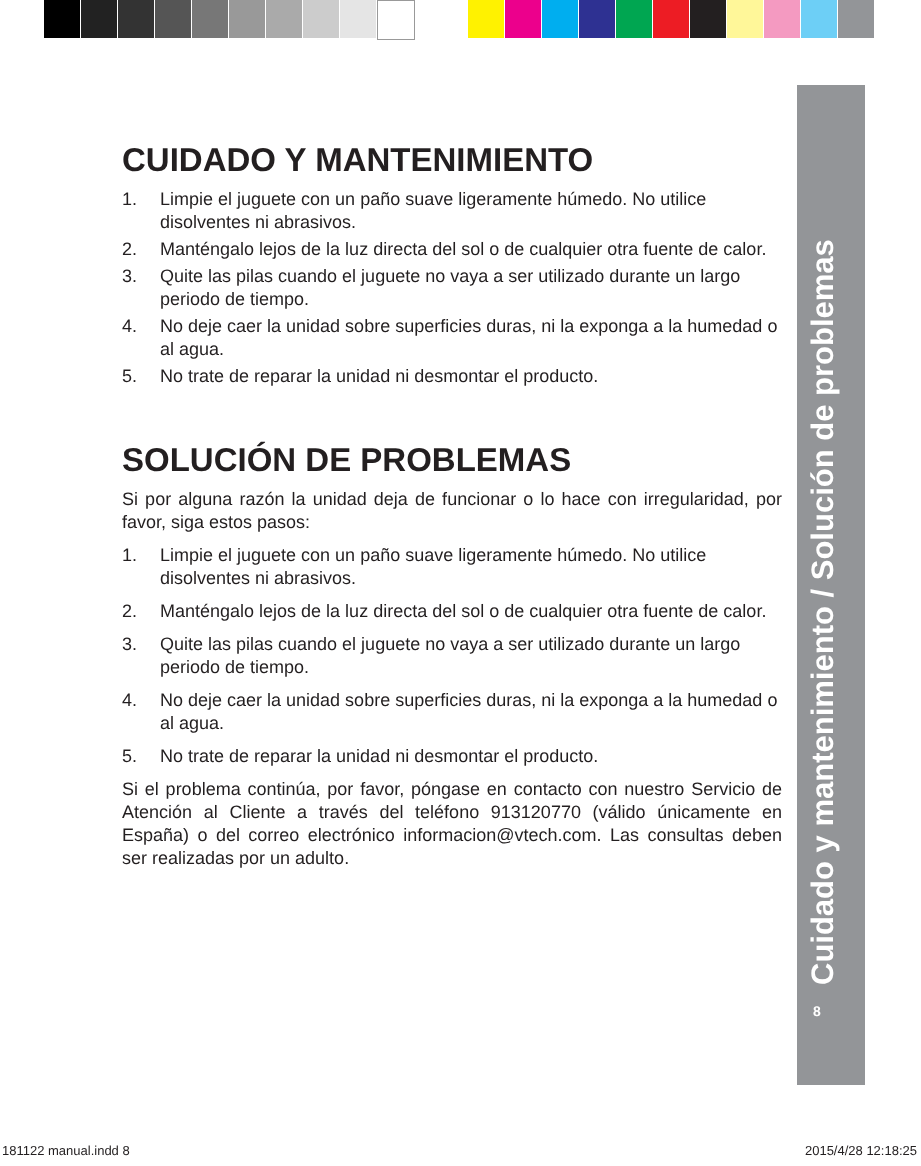CUIDADO Y MANTENIMIENTO
1. Limpie el juguete con un paño suave ligeramente húmedo. No utilice disolventes ni abrasivos.
2. Manténgalo lejos de la luz directa del sol o de cualquier otra fuente de calor.
3. Quite las pilas cuando el juguete no vaya a ser utilizado durante un largo periodo de tiempo.
4. No deje caer la unidad sobre superficies duras, ni la exponga a la humedad o al agua.
5. No trate de reparar la unidad ni desmontar el producto.
SOLUCIÓN DE PROBLEMAS
Si por alguna razón la unidad deja de funcionar o lo hace con irregularidad, por favor, siga estos pasos:
1. Limpie el juguete con un paño suave ligeramente húmedo. No utilice disolventes ni abrasivos.
2. Manténgalo lejos de la luz directa del sol o de cualquier otra fuente de calor.
3. Quite las pilas cuando el juguete no vaya a ser utilizado durante un largo periodo de tiempo.
4. No deje caer la unidad sobre superficies duras, ni la exponga a la humedad o al agua.
5. No trate de reparar la unidad ni desmontar el producto.
Si el problema continúa, por favor, póngase en contacto con nuestro Servicio de Atención al Cliente a través del teléfono 913120770 (válido únicamente en España) o del correo electrónico informacion@vtech.com. Las consultas deben ser realizadas por un adulto.
Cuidado y mantenimiento / Solución de problemas 8
181122 manual.indd 8 2015/4/28 12:18:25